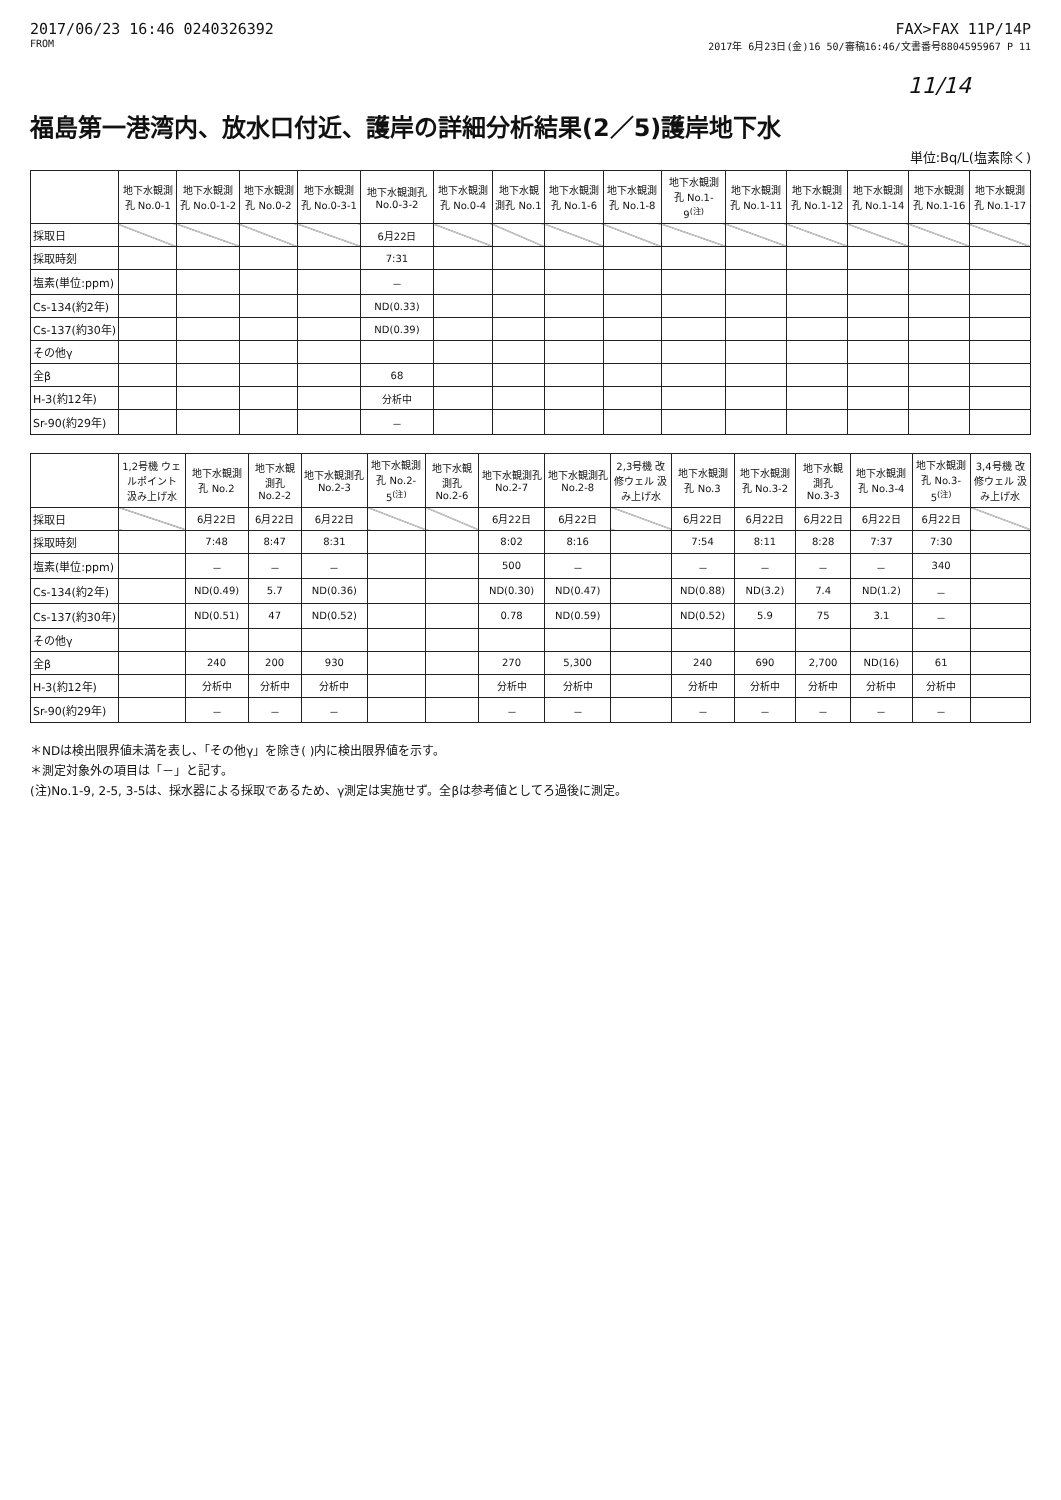2017/06/23 16:46 0240326392
FROM
FAX>FAX 11P/14P
2017年 6月23日(金)16 50/審稿16:46/文書番号8804595967 P 11
11/14
福島第一港湾内、放水口付近、護岸の詳細分析結果(2／5)護岸地下水
単位:Bq/L(塩素除く)
| | 地下水観測孔 No.0-1 | 地下水観測孔 No.0-1-2 | 地下水観測孔 No.0-2 | 地下水観測孔 No.0-3-1 | 地下水観測孔 No.0-3-2 | 地下水観測孔 No.0-4 | 地下水観測孔 No.1 | 地下水観測孔 No.1-6 | 地下水観測孔 No.1-8 | 地下水観測孔 No.1-9<sup>(注)</sup> | 地下水観測孔 No.1-11 | 地下水観測孔 No.1-12 | 地下水観測孔 No.1-14 | 地下水観測孔 No.1-16 | 地下水観測孔 No.1-17 |
| --- | --- | --- | --- | --- | --- | --- | --- | --- | --- | --- | --- | --- | --- | --- | --- |
| 採取日 | | | | | 6月22日 | | | | | | | | | | |
| 採取時刻 | | | | | 7:31 | | | | | | | | | | |
| 塩素(単位:ppm) | | | | | － | | | | | | | | | | |
| Cs-134(約2年) | | | | | ND(0.33) | | | | | | | | | | |
| Cs-137(約30年) | | | | | ND(0.39) | | | | | | | | | | |
| その他γ | | | | | | | | | | | | | | | |
| 全β | | | | | 68 | | | | | | | | | | |
| H-3(約12年) | | | | | 分析中 | | | | | | | | | | |
| Sr-90(約29年) | | | | | － | | | | | | | | | | |
| | 1,2号機 ウェルポイント 汲み上げ水 | 地下水観測孔 No.2 | 地下水観測孔 No.2-2 | 地下水観測孔 No.2-3 | 地下水観測孔 No.2-5<sup>(注)</sup> | 地下水観測孔 No.2-6 | 地下水観測孔 No.2-7 | 地下水観測孔 No.2-8 | 2,3号機 改修ウェル 汲み上げ水 | 地下水観測孔 No.3 | 地下水観測孔 No.3-2 | 地下水観測孔 No.3-3 | 地下水観測孔 No.3-4 | 地下水観測孔 No.3-5<sup>(注)</sup> | 3,4号機 改修ウェル 汲み上げ水 |
| --- | --- | --- | --- | --- | --- | --- | --- | --- | --- | --- | --- | --- | --- | --- | --- |
| 採取日 | | 6月22日 | 6月22日 | 6月22日 | | | 6月22日 | 6月22日 | | 6月22日 | 6月22日 | 6月22日 | 6月22日 | 6月22日 | |
| 採取時刻 | | 7:48 | 8:47 | 8:31 | | | 8:02 | 8:16 | | 7:54 | 8:11 | 8:28 | 7:37 | 7:30 | |
| 塩素(単位:ppm) | | － | － | － | | | 500 | － | | － | － | － | － | 340 | |
| Cs-134(約2年) | | ND(0.49) | 5.7 | ND(0.36) | | | ND(0.30) | ND(0.47) | | ND(0.88) | ND(3.2) | 7.4 | ND(1.2) | － | |
| Cs-137(約30年) | | ND(0.51) | 47 | ND(0.52) | | | 0.78 | ND(0.59) | | ND(0.52) | 5.9 | 75 | 3.1 | － | |
| その他γ | | | | | | | | | | | | | | | |
| 全β | | 240 | 200 | 930 | | | 270 | 5,300 | | 240 | 690 | 2,700 | ND(16) | 61 | |
| H-3(約12年) | | 分析中 | 分析中 | 分析中 | | | 分析中 | 分析中 | | 分析中 | 分析中 | 分析中 | 分析中 | 分析中 | |
| Sr-90(約29年) | | － | － | － | | | － | － | | － | － | － | － | － | |
＊NDは検出限界値未満を表し、「その他γ」を除き( )内に検出限界値を示す。
＊測定対象外の項目は「－」と記す。
(注)No.1-9, 2-5, 3-5は、採水器による採取であるため、γ測定は実施せず。全βは参考値としてろ過後に測定。